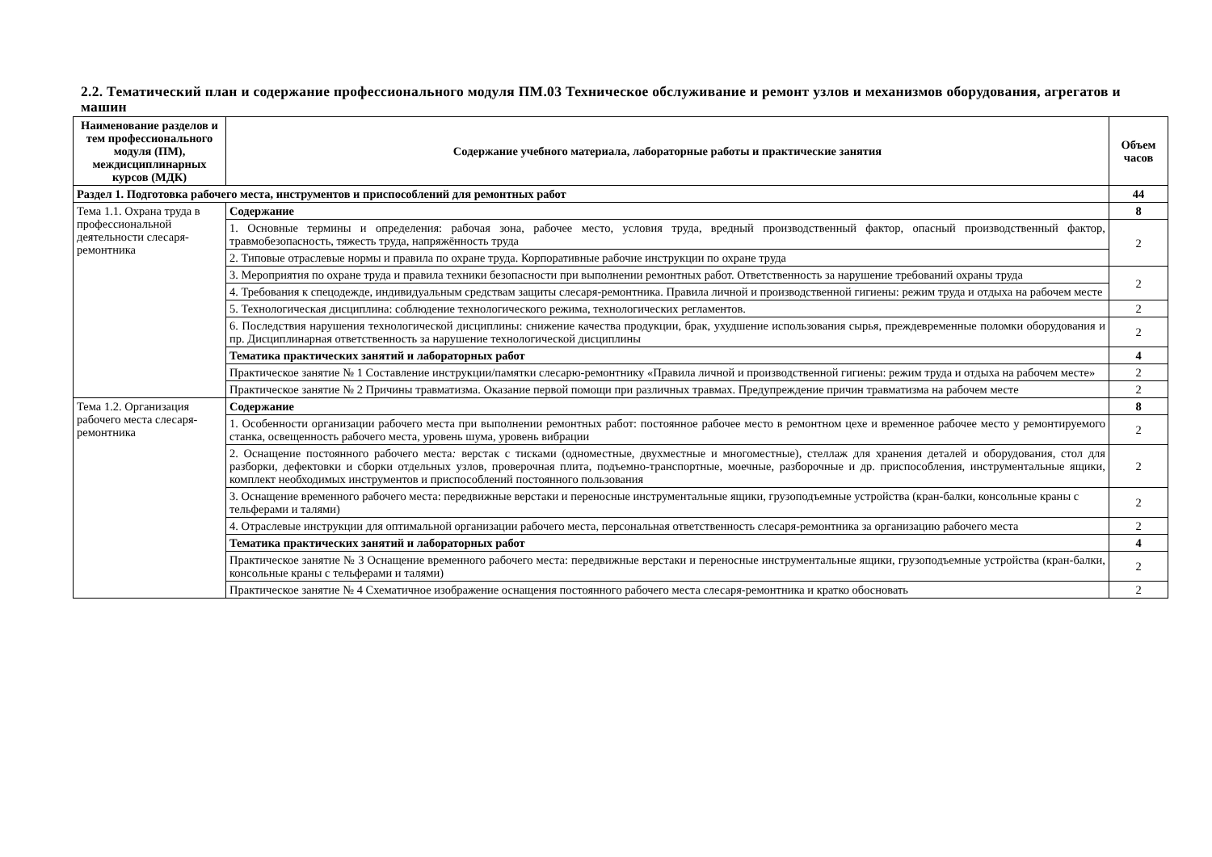2.2. Тематический план и содержание профессионального модуля ПМ.03 Техническое обслуживание и ремонт узлов и механизмов оборудования, агрегатов и машин
| Наименование разделов и тем профессионального модуля (ПМ), междисциплинарных курсов (МДК) | Содержание учебного материала, лабораторные работы и практические занятия | Объем часов |
| --- | --- | --- |
| Раздел 1. Подготовка рабочего места, инструментов и приспособлений для ремонтных работ | | 44 |
| Тема 1.1. Охрана труда в профессиональной деятельности слесаря-ремонтника | Содержание | 8 |
| | 1. Основные термины и определения: рабочая зона, рабочее место, условия труда, вредный производственный фактор, опасный производственный фактор, травмобезопасность, тяжесть труда, напряжённость труда | 2 |
| | 2. Типовые отраслевые нормы и правила по охране труда. Корпоративные рабочие инструкции по охране труда | |
| | 3. Мероприятия по охране труда и правила техники безопасности при выполнении ремонтных работ. Ответственность за нарушение требований охраны труда | 2 |
| | 4. Требования к спецодежде, индивидуальным средствам защиты слесаря-ремонтника. Правила личной и производственной гигиены: режим труда и отдыха на рабочем месте | |
| | 5. Технологическая дисциплина: соблюдение технологического режима, технологических регламентов. | 2 |
| | 6. Последствия нарушения технологической дисциплины: снижение качества продукции, брак, ухудшение использования сырья, преждевременные поломки оборудования и пр. Дисциплинарная ответственность за нарушение технологической дисциплины | 2 |
| | Тематика практических занятий и лабораторных работ | 4 |
| | Практическое занятие № 1 Составление инструкции/памятки слесарю-ремонтнику «Правила личной и производственной гигиены: режим труда и отдыха на рабочем месте» | 2 |
| | Практическое занятие № 2 Причины травматизма. Оказание первой помощи при различных травмах. Предупреждение причин травматизма на рабочем месте | 2 |
| Тема 1.2. Организация рабочего места слесаря-ремонтника | Содержание | 8 |
| | 1. Особенности организации рабочего места при выполнении ремонтных работ: постоянное рабочее место в ремонтном цехе и временное рабочее место у ремонтируемого станка, освещенность рабочего места, уровень шума, уровень вибрации | 2 |
| | 2. Оснащение постоянного рабочего места : верстак с тисками (одноместные, двухместные и многоместные), стеллаж для хранения деталей и оборудования, стол для разборки, дефектовки и сборки отдельных узлов, проверочная плита, подъемно-транспортные, моечные, разборочные и др. приспособления, инструментальные ящики, комплект необходимых инструментов и приспособлений постоянного пользования | 2 |
| | 3. Оснащение временного рабочего места: передвижные верстаки и переносные инструментальные ящики, грузоподъемные устройства (кран-балки, консольные краны с тельферами и талями) | 2 |
| | 4. Отраслевые инструкции для оптимальной организации рабочего места, персональная ответственность слесаря-ремонтника за организацию рабочего места | 2 |
| | Тематика практических занятий и лабораторных работ | 4 |
| | Практическое занятие № 3 Оснащение временного рабочего места: передвижные верстаки и переносные инструментальные ящики, грузоподъемные устройства (кран-балки, консольные краны с тельферами и талями) | 2 |
| | Практическое занятие № 4 Схематичное изображение оснащения постоянного рабочего места слесаря-ремонтника и кратко обосновать | 2 |